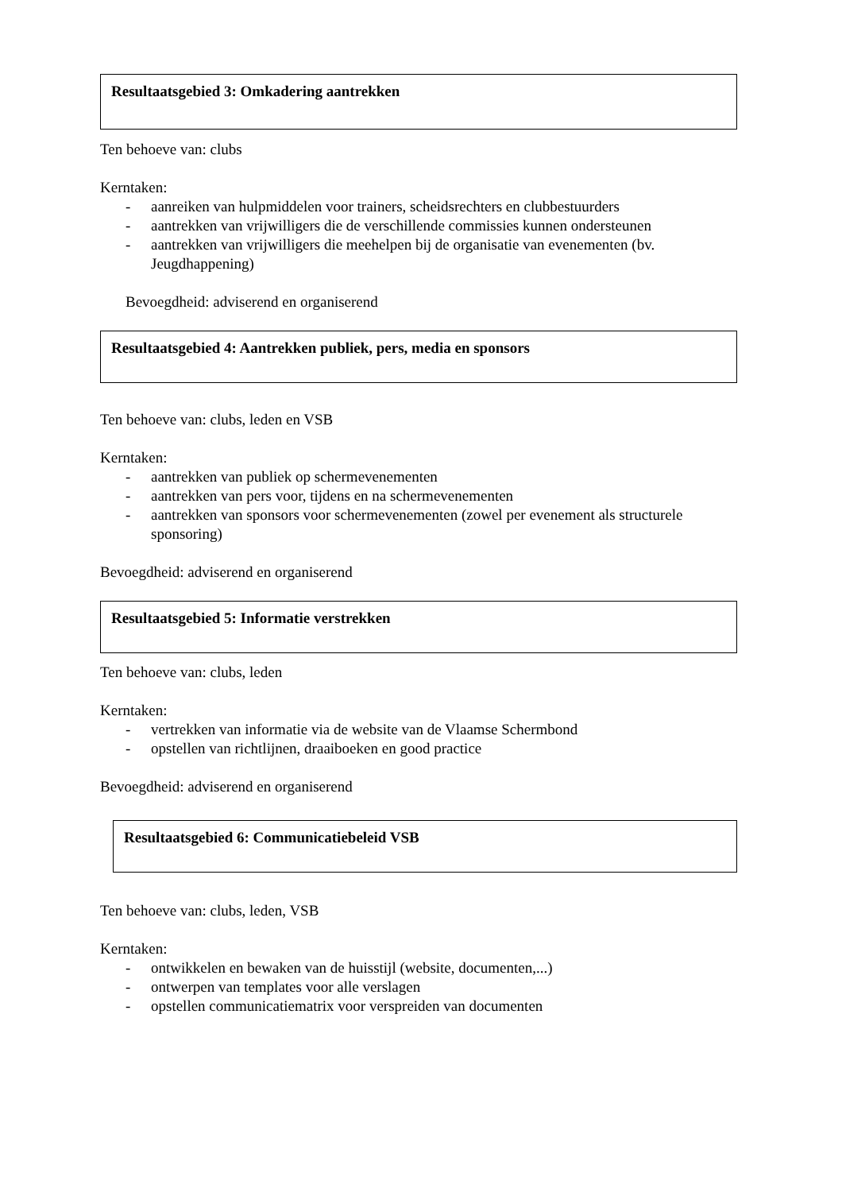Resultaatsgebied 3: Omkadering aantrekken
Ten behoeve van: clubs
Kerntaken:
- aanreiken van hulpmiddelen voor trainers, scheidsrechters en clubbestuurders
- aantrekken van vrijwilligers die de verschillende commissies kunnen ondersteunen
- aantrekken van vrijwilligers die meehelpen bij de organisatie van evenementen (bv. Jeugdhappening)
Bevoegdheid: adviserend en organiserend
Resultaatsgebied 4: Aantrekken publiek, pers, media en sponsors
Ten behoeve van: clubs, leden en VSB
Kerntaken:
- aantrekken van publiek op schermevenementen
- aantrekken van pers voor, tijdens en na schermevenementen
- aantrekken van sponsors voor schermevenementen (zowel per evenement als structurele sponsoring)
Bevoegdheid: adviserend en organiserend
Resultaatsgebied 5: Informatie verstrekken
Ten behoeve van: clubs, leden
Kerntaken:
- vertrekken van informatie via de website van de Vlaamse Schermbond
- opstellen van richtlijnen, draaiboeken en good practice
Bevoegdheid: adviserend en organiserend
Resultaatsgebied 6: Communicatiebeleid VSB
Ten behoeve van: clubs, leden, VSB
Kerntaken:
- ontwikkelen en bewaken van de huisstijl (website, documenten,...)
- ontwerpen van templates voor alle verslagen
- opstellen communicatiematrix voor verspreiden van documenten